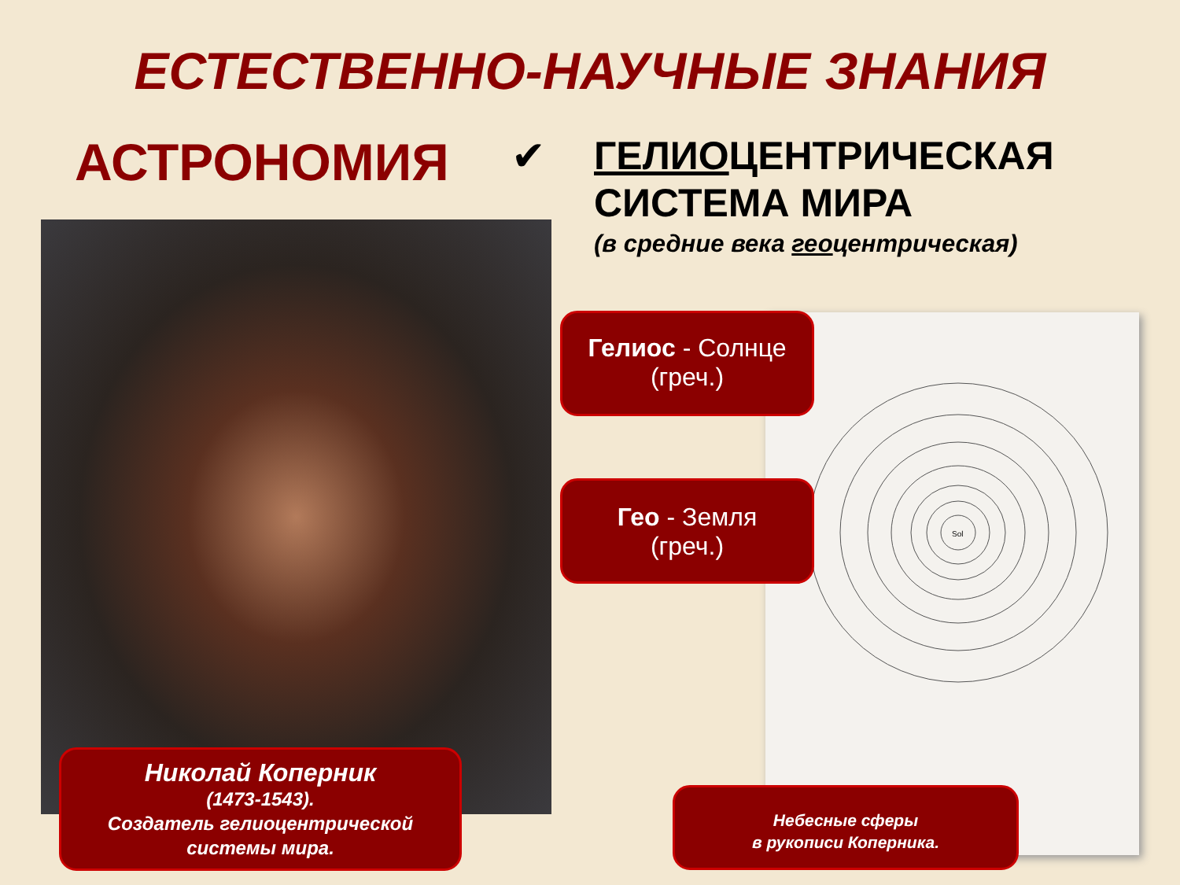ЕСТЕСТВЕННО-НАУЧНЫЕ ЗНАНИЯ
АСТРОНОМИЯ
✔
ГЕЛИОЦЕНТРИЧЕСКАЯ
СИСТЕМА МИРА
(в средние века геоцентрическая)
Sol
Гелиос - Солнце
(греч.)
Гео - Земля
(греч.)
Николай Коперник
(1473-1543).
Создатель гелиоцентрической
системы мира.
Небесные сферы
в рукописи Коперника.